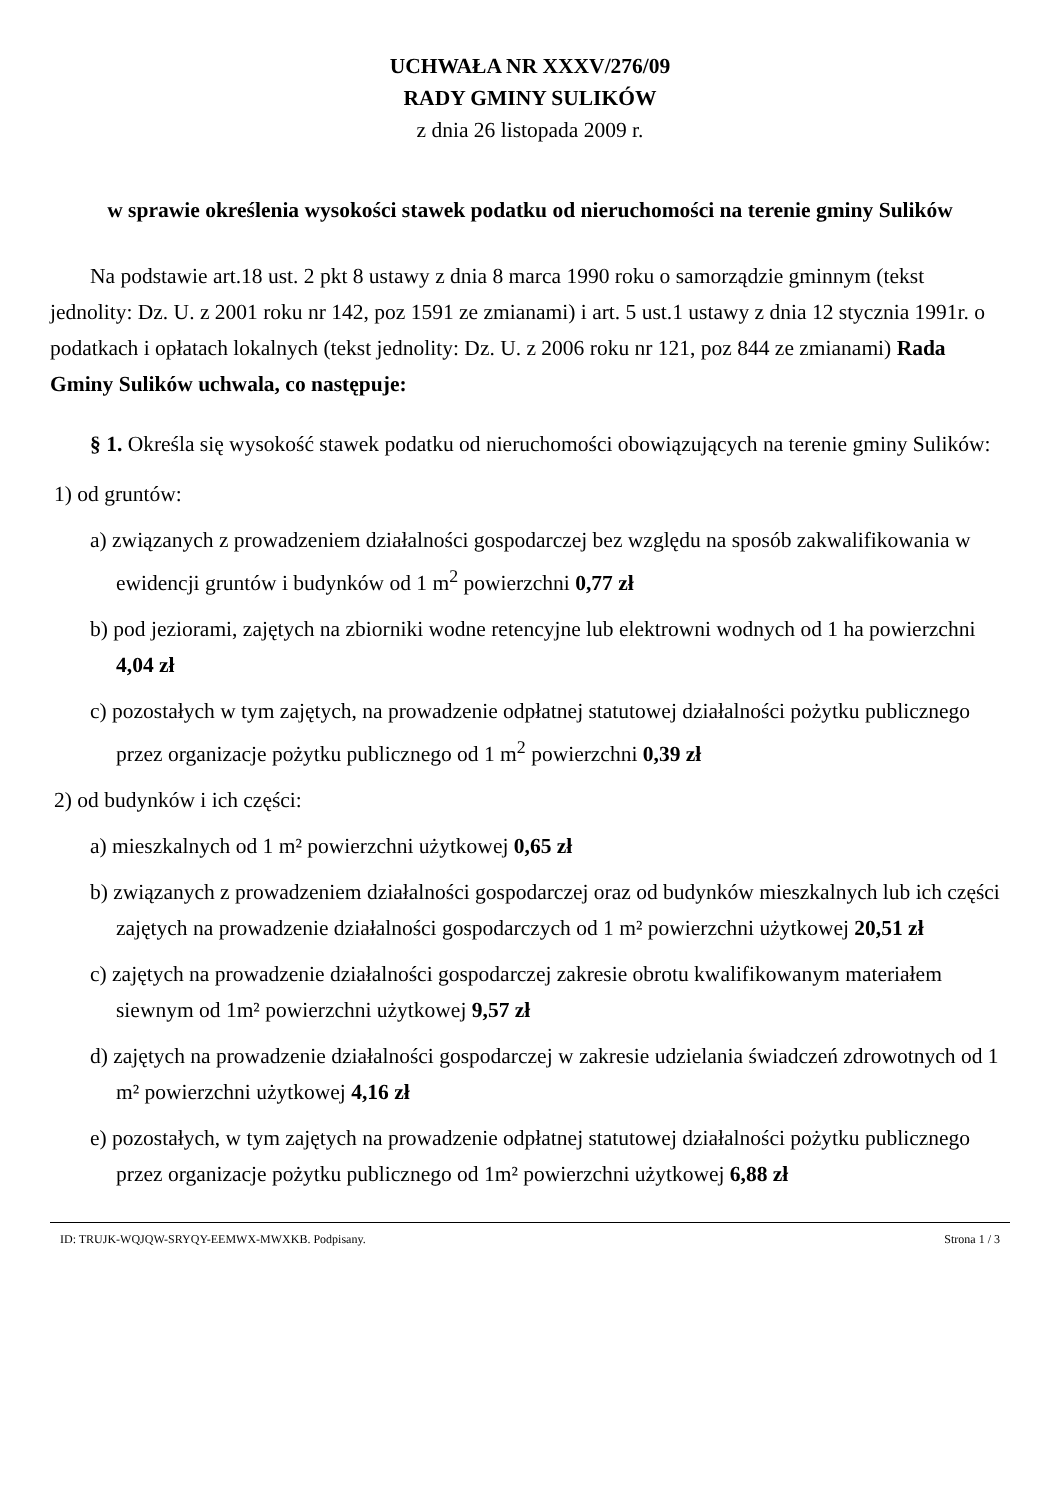UCHWAŁA NR XXXV/276/09
RADY GMINY SULIKÓW
z dnia 26 listopada 2009 r.
w sprawie określenia wysokości stawek podatku od nieruchomości na terenie gminy Sulików
Na podstawie art.18 ust. 2 pkt 8 ustawy z dnia 8 marca 1990 roku o samorządzie gminnym (tekst jednolity: Dz. U. z 2001 roku nr 142, poz 1591 ze zmianami) i art. 5 ust.1 ustawy z dnia 12 stycznia 1991r. o podatkach i opłatach lokalnych (tekst jednolity: Dz. U. z 2006 roku nr 121, poz 844 ze zmianami) Rada Gminy Sulików uchwala, co następuje:
§ 1. Określa się wysokość stawek podatku od nieruchomości obowiązujących na terenie gminy Sulików:
1) od gruntów:
a) związanych z prowadzeniem działalności gospodarczej bez względu na sposób zakwalifikowania w ewidencji gruntów i budynków od 1 m<sup>2</sup> powierzchni 0,77 zł
b) pod jeziorami, zajętych na zbiorniki wodne retencyjne lub elektrowni wodnych od 1 ha powierzchni 4,04 zł
c) pozostałych w tym zajętych, na prowadzenie odpłatnej statutowej działalności pożytku publicznego przez organizacje pożytku publicznego od 1 m<sup>2</sup> powierzchni 0,39 zł
2) od budynków i ich części:
a) mieszkalnych od 1 m² powierzchni użytkowej 0,65 zł
b) związanych z prowadzeniem działalności gospodarczej oraz od budynków mieszkalnych lub ich części zajętych na prowadzenie działalności gospodarczych od 1 m² powierzchni użytkowej 20,51 zł
c) zajętych na prowadzenie działalności gospodarczej zakresie obrotu kwalifikowanym materiałem siewnym od 1m² powierzchni użytkowej 9,57 zł
d) zajętych na prowadzenie działalności gospodarczej w zakresie udzielania świadczeń zdrowotnych od 1 m² powierzchni użytkowej 4,16 zł
e) pozostałych, w tym zajętych na prowadzenie odpłatnej statutowej działalności pożytku publicznego przez organizacje pożytku publicznego od 1m² powierzchni użytkowej 6,88 zł
ID: TRUJK-WQJQW-SRYQY-EEMWX-MWXKB. Podpisany. Strona 1 / 3